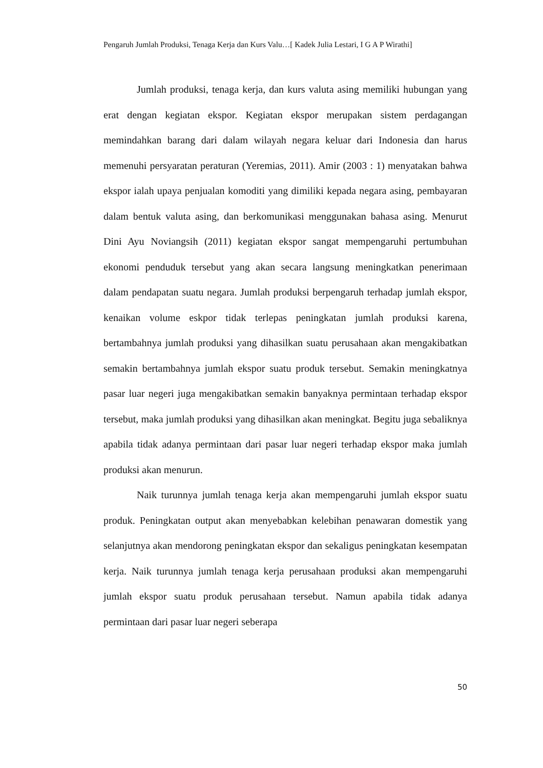Pengaruh Jumlah Produksi, Tenaga Kerja dan Kurs Valu…[ Kadek Julia Lestari, I G A P Wirathi]
Jumlah produksi, tenaga kerja, dan kurs valuta asing memiliki hubungan yang erat dengan kegiatan ekspor. Kegiatan ekspor merupakan sistem perdagangan memindahkan barang dari dalam wilayah negara keluar dari Indonesia dan harus memenuhi persyaratan peraturan (Yeremias, 2011). Amir (2003 : 1) menyatakan bahwa ekspor ialah upaya penjualan komoditi yang dimiliki kepada negara asing, pembayaran dalam bentuk valuta asing, dan berkomunikasi menggunakan bahasa asing. Menurut Dini Ayu Noviangsih (2011) kegiatan ekspor sangat mempengaruhi pertumbuhan ekonomi penduduk tersebut yang akan secara langsung meningkatkan penerimaan dalam pendapatan suatu negara. Jumlah produksi berpengaruh terhadap jumlah ekspor, kenaikan volume eskpor tidak terlepas peningkatan jumlah produksi karena, bertambahnya jumlah produksi yang dihasilkan suatu perusahaan akan mengakibatkan semakin bertambahnya jumlah ekspor suatu produk tersebut. Semakin meningkatnya pasar luar negeri juga mengakibatkan semakin banyaknya permintaan terhadap ekspor tersebut, maka jumlah produksi yang dihasilkan akan meningkat. Begitu juga sebaliknya apabila tidak adanya permintaan dari pasar luar negeri terhadap ekspor maka jumlah produksi akan menurun.
Naik turunnya jumlah tenaga kerja akan mempengaruhi jumlah ekspor suatu produk. Peningkatan output akan menyebabkan kelebihan penawaran domestik yang selanjutnya akan mendorong peningkatan ekspor dan sekaligus peningkatan kesempatan kerja. Naik turunnya jumlah tenaga kerja perusahaan produksi akan mempengaruhi jumlah ekspor suatu produk perusahaan tersebut. Namun apabila tidak adanya permintaan dari pasar luar negeri seberapa
50